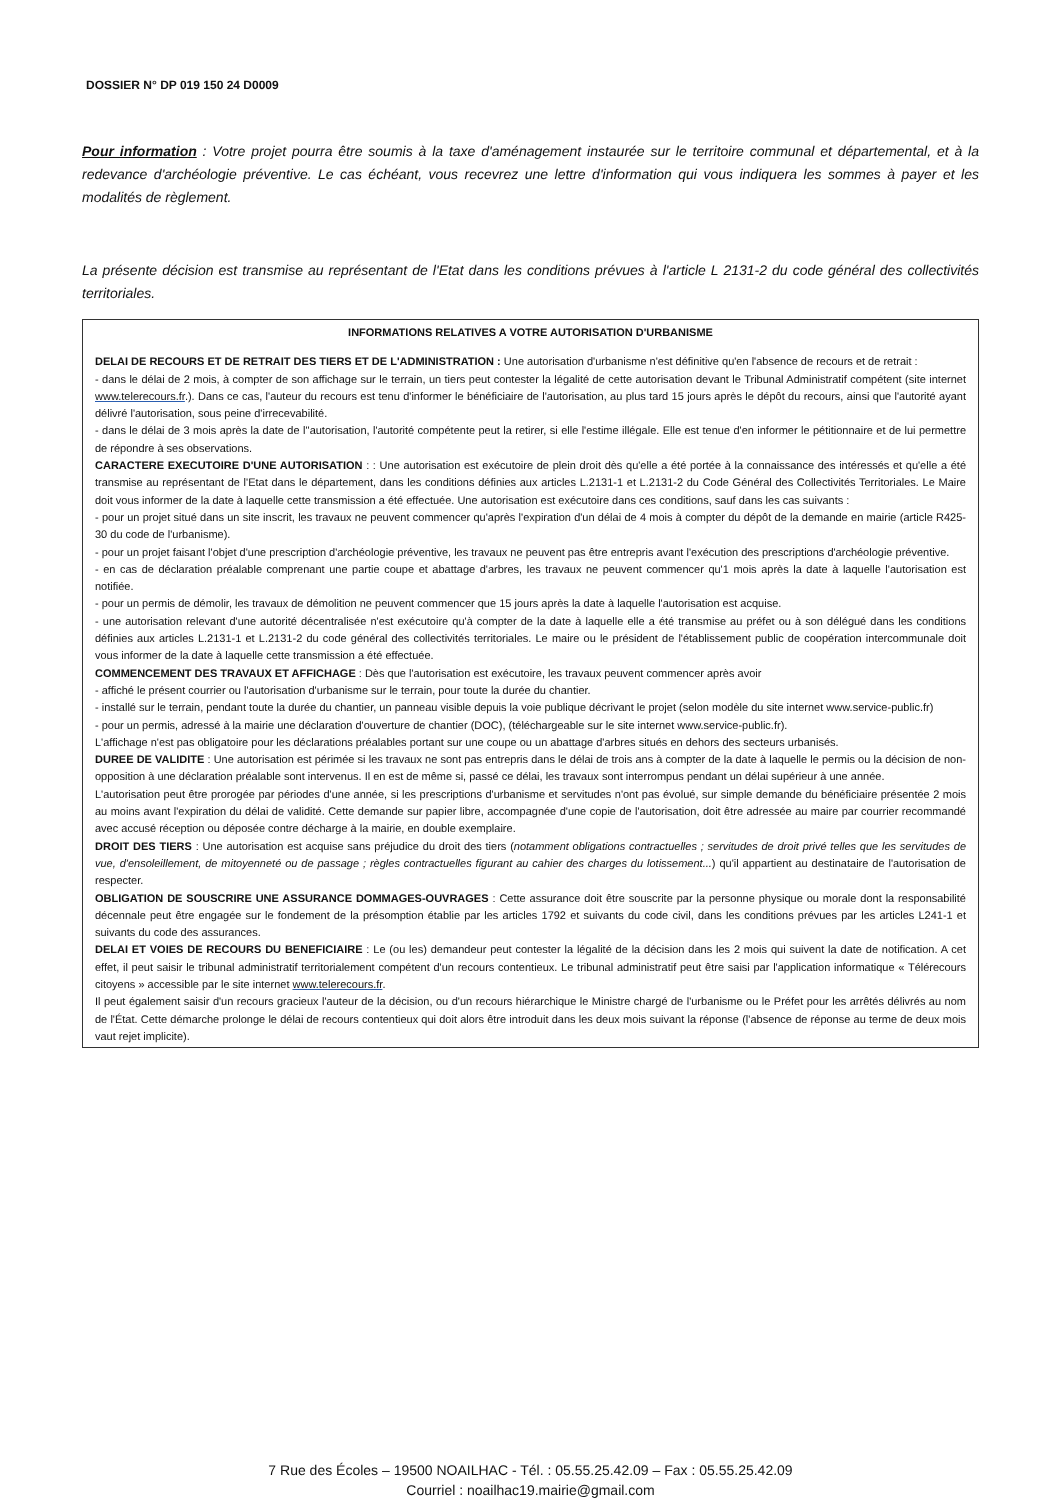DOSSIER N° DP 019 150 24 D0009
Pour information : Votre projet pourra être soumis à la taxe d'aménagement instaurée sur le territoire communal et départemental, et à la redevance d'archéologie préventive. Le cas échéant, vous recevrez une lettre d'information qui vous indiquera les sommes à payer et les modalités de règlement.
La présente décision est transmise au représentant de l'Etat dans les conditions prévues à l'article L 2131-2 du code général des collectivités territoriales.
INFORMATIONS RELATIVES A VOTRE AUTORISATION D'URBANISME
DELAI DE RECOURS ET DE RETRAIT DES TIERS ET DE L'ADMINISTRATION : Une autorisation d'urbanisme n'est définitive qu'en l'absence de recours et de retrait :
- dans le délai de 2 mois, à compter de son affichage sur le terrain, un tiers peut contester la légalité de cette autorisation devant le Tribunal Administratif compétent (site internet www.telerecours.fr.). Dans ce cas, l'auteur du recours est tenu d'informer le bénéficiaire de l'autorisation, au plus tard 15 jours après le dépôt du recours, ainsi que l'autorité ayant délivré l'autorisation, sous peine d'irrecevabilité.
- dans le délai de 3 mois après la date de l''autorisation, l'autorité compétente peut la retirer, si elle l'estime illégale. Elle est tenue d'en informer le pétitionnaire et de lui permettre de répondre à ses observations.
CARACTERE EXECUTOIRE D'UNE AUTORISATION : : Une autorisation est exécutoire de plein droit dès qu'elle a été portée à la connaissance des intéressés et qu'elle a été transmise au représentant de l'Etat dans le département, dans les conditions définies aux articles L.2131-1 et L.2131-2 du Code Général des Collectivités Territoriales. Le Maire doit vous informer de la date à laquelle cette transmission a été effectuée. Une autorisation est exécutoire dans ces conditions, sauf dans les cas suivants :
- pour un projet situé dans un site inscrit, les travaux ne peuvent commencer qu'après l'expiration d'un délai de 4 mois à compter du dépôt de la demande en mairie (article R425-30 du code de l'urbanisme).
- pour un projet faisant l'objet d'une prescription d'archéologie préventive, les travaux ne peuvent pas être entrepris avant l'exécution des prescriptions d'archéologie préventive.
- en cas de déclaration préalable comprenant une partie coupe et abattage d'arbres, les travaux ne peuvent commencer qu'1 mois après la date à laquelle l'autorisation est notifiée.
- pour un permis de démolir, les travaux de démolition ne peuvent commencer que 15 jours après la date à laquelle l'autorisation est acquise.
- une autorisation relevant d'une autorité décentralisée n'est exécutoire qu'à compter de la date à laquelle elle a été transmise au préfet ou à son délégué dans les conditions définies aux articles L.2131-1 et L.2131-2 du code général des collectivités territoriales. Le maire ou le président de l'établissement public de coopération intercommunale doit vous informer de la date à laquelle cette transmission a été effectuée.
COMMENCEMENT DES TRAVAUX ET AFFICHAGE : Dès que l'autorisation est exécutoire, les travaux peuvent commencer après avoir
- affiché le présent courrier ou l'autorisation d'urbanisme sur le terrain, pour toute la durée du chantier.
- installé sur le terrain, pendant toute la durée du chantier, un panneau visible depuis la voie publique décrivant le projet (selon modèle du site internet www.service-public.fr)
- pour un permis, adressé à la mairie une déclaration d'ouverture de chantier (DOC), (téléchargeable sur le site internet www.service-public.fr).
L'affichage n'est pas obligatoire pour les déclarations préalables portant sur une coupe ou un abattage d'arbres situés en dehors des secteurs urbanisés.
DUREE DE VALIDITE : Une autorisation est périmée si les travaux ne sont pas entrepris dans le délai de trois ans à compter de la date à laquelle le permis ou la décision de non-opposition à une déclaration préalable sont intervenus. Il en est de même si, passé ce délai, les travaux sont interrompus pendant un délai supérieur à une année.
L'autorisation peut être prorogée par périodes d'une année, si les prescriptions d'urbanisme et servitudes n'ont pas évolué, sur simple demande du bénéficiaire présentée 2 mois au moins avant l'expiration du délai de validité. Cette demande sur papier libre, accompagnée d'une copie de l'autorisation, doit être adressée au maire par courrier recommandé avec accusé réception ou déposée contre décharge à la mairie, en double exemplaire.
DROIT DES TIERS : Une autorisation est acquise sans préjudice du droit des tiers (notamment obligations contractuelles ; servitudes de droit privé telles que les servitudes de vue, d'ensoleillement, de mitoyenneté ou de passage ; règles contractuelles figurant au cahier des charges du lotissement...) qu'il appartient au destinataire de l'autorisation de respecter.
OBLIGATION DE SOUSCRIRE UNE ASSURANCE DOMMAGES-OUVRAGES : Cette assurance doit être souscrite par la personne physique ou morale dont la responsabilité décennale peut être engagée sur le fondement de la présomption établie par les articles 1792 et suivants du code civil, dans les conditions prévues par les articles L241-1 et suivants du code des assurances.
DELAI ET VOIES DE RECOURS DU BENEFICIAIRE : Le (ou les) demandeur peut contester la légalité de la décision dans les 2 mois qui suivent la date de notification. A cet effet, il peut saisir le tribunal administratif territorialement compétent d'un recours contentieux. Le tribunal administratif peut être saisi par l'application informatique « Télérecours citoyens » accessible par le site internet www.telerecours.fr.
Il peut également saisir d'un recours gracieux l'auteur de la décision, ou d'un recours hiérarchique le Ministre chargé de l'urbanisme ou le Préfet pour les arrêtés délivrés au nom de l'État. Cette démarche prolonge le délai de recours contentieux qui doit alors être introduit dans les deux mois suivant la réponse (l'absence de réponse au terme de deux mois vaut rejet implicite).
7 Rue des Écoles – 19500 NOAILHAC - Tél. : 05.55.25.42.09 – Fax : 05.55.25.42.09
Courriel : noailhac19.mairie@gmail.com